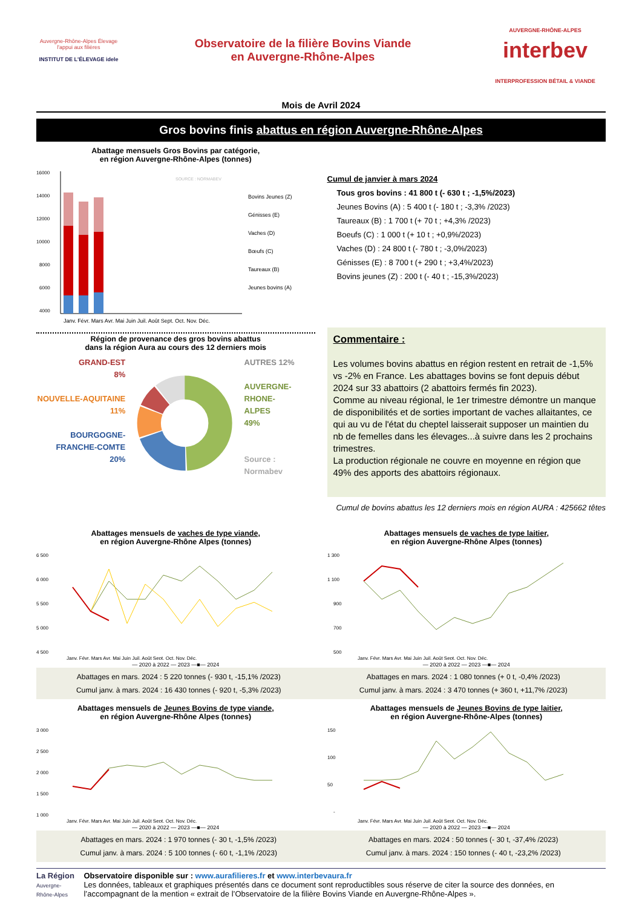Auvergne-Rhône-Alpes Élevage
l'appui aux filières
INSTITUT DE L'ÉLEVAGE idele
Observatoire de la filière Bovins Viande
en Auvergne-Rhône-Alpes
AUVERGNE-RHÔNE-ALPES
interbev
INTERPROFESSION BÉTAIL & VIANDE
Mois de Avril 2024
Gros bovins finis abattus en région Auvergne-Rhône-Alpes
Abattage mensuels Gros Bovins par catégorie,
en région Auvergne-Rhône-Alpes (tonnes)
16000
14000
12000
10000
8000
6000
4000
Bovins Jeunes (Z)
Génisses (E)
Vaches (D)
Bœufs (C)
Taureaux (B)
Jeunes bovins (A)
Janv. Févr. Mars Avr. Mai Juin Juil. Août Sept. Oct. Nov. Déc.
SOURCE : NORMABEV
Cumul de janvier à mars 2024
Tous gros bovins : 41 800 t (- 630 t ; -1,5%/2023)
Jeunes Bovins (A) : 5 400 t (- 180 t ; -3,3% /2023)
Taureaux (B) : 1 700 t (+ 70 t ; +4,3% /2023)
Boeufs (C) : 1 000 t (+ 10 t ; +0,9%/2023)
Vaches (D) : 24 800 t (- 780 t ; -3,0%/2023)
Génisses (E) : 8 700 t (+ 290 t ; +3,4%/2023)
Bovins jeunes (Z) : 200 t (- 40 t ; -15,3%/2023)
Région de provenance des gros bovins abattus
dans la région Aura au cours des 12 derniers mois
GRAND-EST
8%
NOUVELLE-AQUITAINE
11%
BOURGOGNE-
FRANCHE-COMTE
20%
AUTRES 12%
AUVERGNE-
RHONE-
ALPES
49%
Source : Normabev
Commentaire :
Les volumes bovins abattus en région restent en retrait de -1,5% vs -2% en France. Les abattages bovins se font depuis début 2024 sur 33 abattoirs (2 abattoirs fermés fin 2023).
Comme au niveau régional, le 1er trimestre démontre un manque de disponibilités et de sorties important de vaches allaitantes, ce qui au vu de l'état du cheptel laisserait supposer un maintien du nb de femelles dans les élevages...à suivre dans les 2 prochains trimestres.
La production régionale ne couvre en moyenne en région que 49% des apports des abattoirs régionaux.
Cumul de bovins abattus les 12 derniers mois en région AURA : 425662 têtes
Abattages mensuels de vaches de type viande,
en région Auvergne-Rhône Alpes (tonnes)
6 500
6 000
5 500
5 000
4 500
Janv. Févr. Mars Avr. Mai Juin Juil. Août Sept. Oct. Nov. Déc.
— 2020 à 2022 — 2023 —■— 2024
Abattages mensuels de vaches de type laitier,
en région Auvergne-Rhône Alpes (tonnes)
1 300
1 100
900
700
500
Janv. Févr. Mars Avr. Mai Juin Juil. Août Sept. Oct. Nov. Déc.
— 2020 à 2022 — 2023 —■— 2024
Abattages en mars. 2024 : 5 220 tonnes (- 930 t, -15,1% /2023)
Cumul janv. à mars. 2024 : 16 430 tonnes (- 920 t, -5,3% /2023)
Abattages en mars. 2024 : 1 080 tonnes (+ 0 t, -0,4% /2023)
Cumul janv. à mars. 2024 : 3 470 tonnes (+ 360 t, +11,7% /2023)
Abattages mensuels de Jeunes Bovins de type viande,
en région Auvergne-Rhône Alpes (tonnes)
3 000
2 500
2 000
1 500
1 000
Janv. Févr. Mars Avr. Mai Juin Juil. Août Sept. Oct. Nov. Déc.
— 2020 à 2022 — 2023 —■— 2024
Abattages mensuels de Jeunes Bovins de type laitier,
en région Auvergne-Rhône-Alpes (tonnes)
150
100
50
-
Janv. Févr. Mars Avr. Mai Juin Juil. Août Sept. Oct. Nov. Déc.
— 2020 à 2022 — 2023 —■— 2024
Abattages en mars. 2024 : 1 970 tonnes (- 30 t, -1,5% /2023)
Cumul janv. à mars. 2024 : 5 100 tonnes (- 60 t, -1,1% /2023)
Abattages en mars. 2024 : 50 tonnes (- 30 t, -37,4% /2023)
Cumul janv. à mars. 2024 : 150 tonnes (- 40 t, -23,2% /2023)
La Région
Auvergne-Rhône-Alpes
Observatoire disponible sur : www.aurafilieres.fr et www.interbevaura.fr
Les données, tableaux et graphiques présentés dans ce document sont reproductibles sous réserve de citer la source des données, en l’accompagnant de la mention « extrait de l’Observatoire de la filière Bovins Viande en Auvergne-Rhône-Alpes ».